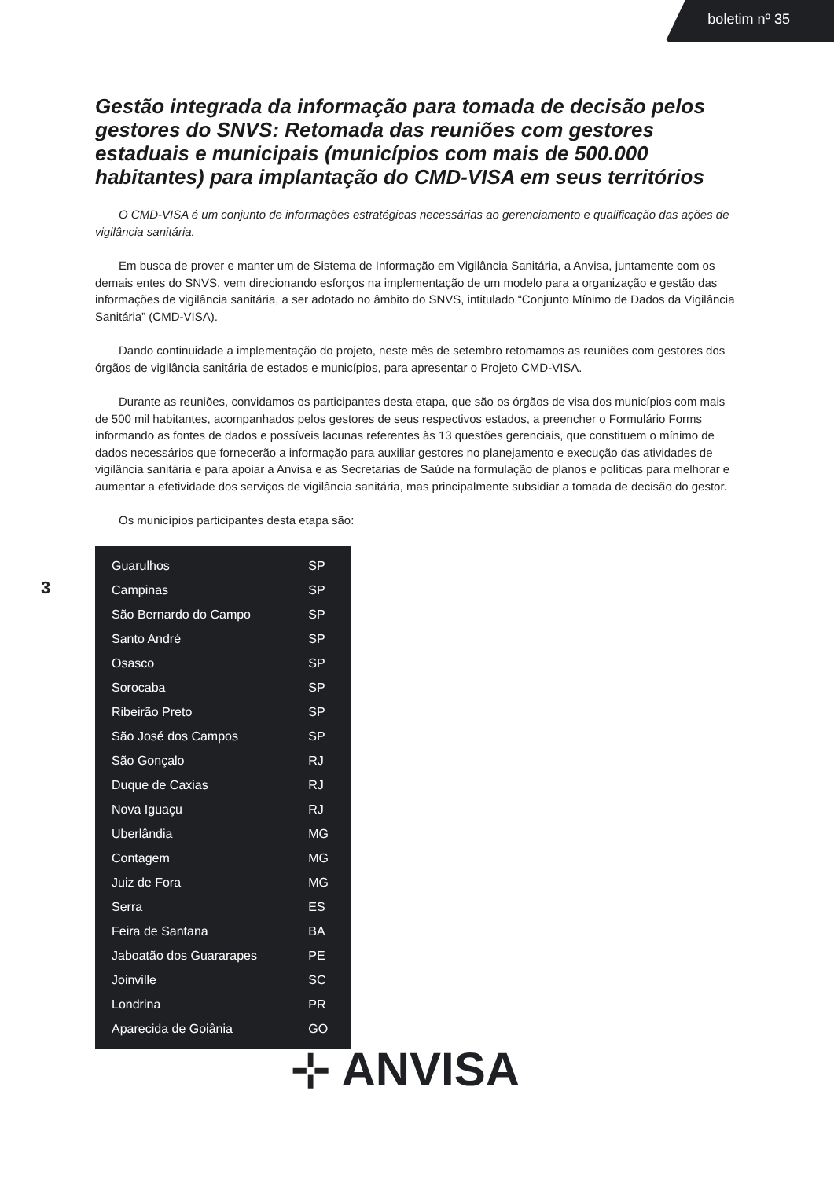boletim nº 35
Gestão integrada da informação para tomada de decisão pelos gestores do SNVS: Retomada das reuniões com gestores estaduais e municipais (municípios com mais de 500.000 habitantes) para implantação do CMD-VISA em seus territórios
O CMD-VISA é um conjunto de informações estratégicas necessárias ao gerenciamento e qualificação das ações de vigilância sanitária.
Em busca de prover e manter um de Sistema de Informação em Vigilância Sanitária, a Anvisa, juntamente com os demais entes do SNVS, vem direcionando esforços na implementação de um modelo para a organização e gestão das informações de vigilância sanitária, a ser adotado no âmbito do SNVS, intitulado “Conjunto Mínimo de Dados da Vigilância Sanitária” (CMD-VISA).
Dando continuidade a implementação do projeto, neste mês de setembro retomamos as reuniões com gestores dos órgãos de vigilância sanitária de estados e municípios, para apresentar o Projeto CMD-VISA.
Durante as reuniões, convidamos os participantes desta etapa, que são os órgãos de visa dos municípios com mais de 500 mil habitantes, acompanhados pelos gestores de seus respectivos estados, a preencher o Formulário Forms informando as fontes de dados e possíveis lacunas referentes às 13 questões gerenciais, que constituem o mínimo de dados necessários que fornecerão a informação para auxiliar gestores no planejamento e execução das atividades de vigilância sanitária e para apoiar a Anvisa e as Secretarias de Saúde na formulação de planos e políticas para melhorar e aumentar a efetividade dos serviços de vigilância sanitária, mas principalmente subsidiar a tomada de decisão do gestor.
Os municípios participantes desta etapa são:
| Guarulhos | SP |
| Campinas | SP |
| São Bernardo do Campo | SP |
| Santo André | SP |
| Osasco | SP |
| Sorocaba | SP |
| Ribeirão Preto | SP |
| São José dos Campos | SP |
| São Gonçalo | RJ |
| Duque de Caxias | RJ |
| Nova Iguaçu | RJ |
| Uberlândia | MG |
| Contagem | MG |
| Juiz de Fora | MG |
| Serra | ES |
| Feira de Santana | BA |
| Jaboatão dos Guararapes | PE |
| Joinville | SC |
| Londrina | PR |
| Aparecida de Goiânia | GO |
3
⊹ ANVISA